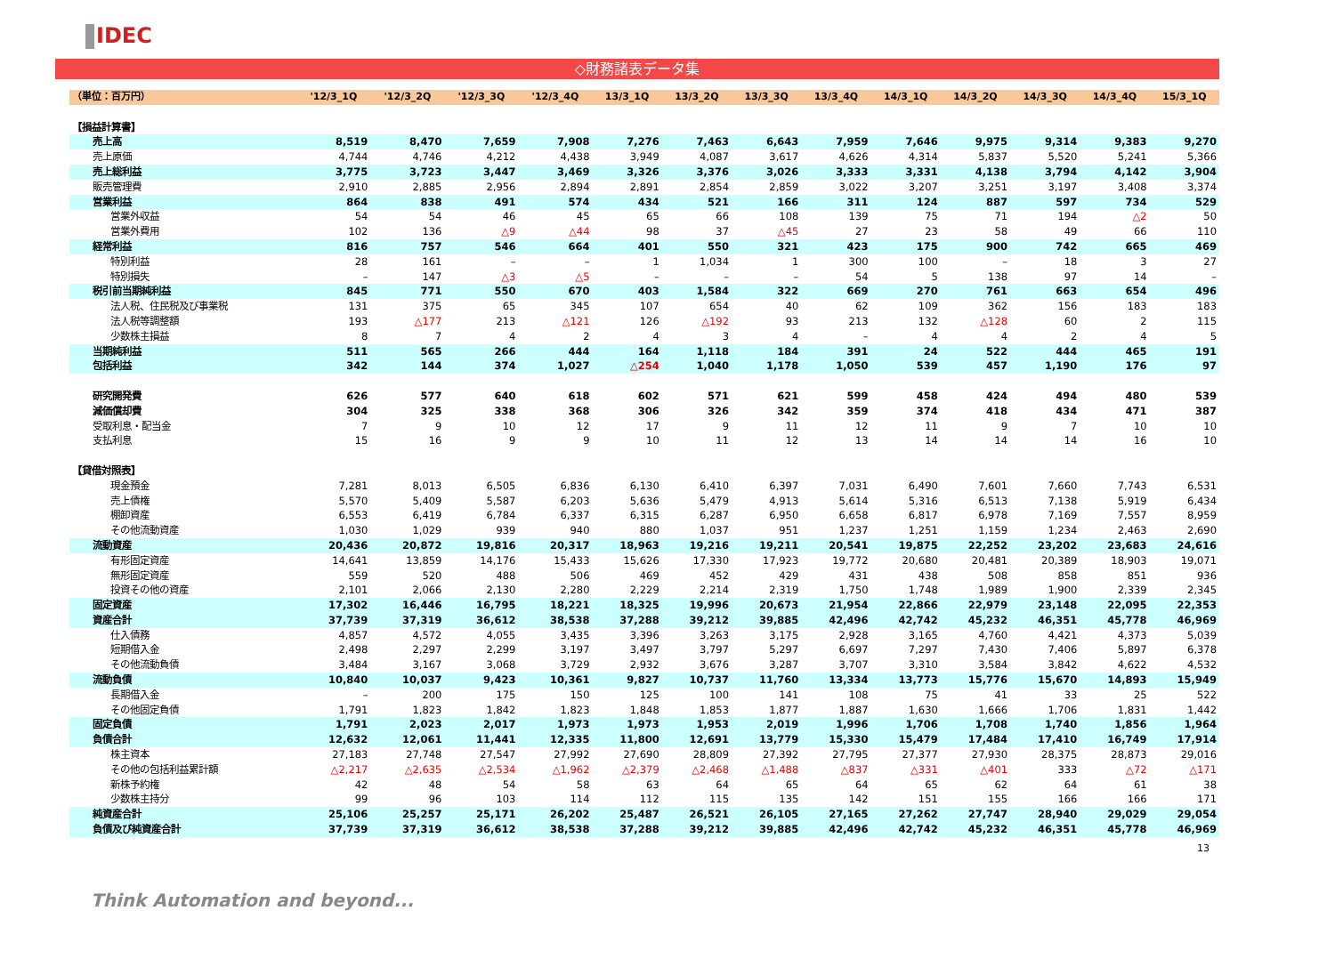IDEC
◇財務諸表データ集
| （単位：百万円） | '12/3_1Q | '12/3_2Q | '12/3_3Q | '12/3_4Q | 13/3_1Q | 13/3_2Q | 13/3_3Q | 13/3_4Q | 14/3_1Q | 14/3_2Q | 14/3_3Q | 14/3_4Q | 15/3_1Q |
| --- | --- | --- | --- | --- | --- | --- | --- | --- | --- | --- | --- | --- | --- |
| 【損益計算書】 | | | | | | | | | | | | | |
| 売上高 | 8,519 | 8,470 | 7,659 | 7,908 | 7,276 | 7,463 | 6,643 | 7,959 | 7,646 | 9,975 | 9,314 | 9,383 | 9,270 |
| 売上原価 | 4,744 | 4,746 | 4,212 | 4,438 | 3,949 | 4,087 | 3,617 | 4,626 | 4,314 | 5,837 | 5,520 | 5,241 | 5,366 |
| 売上総利益 | 3,775 | 3,723 | 3,447 | 3,469 | 3,326 | 3,376 | 3,026 | 3,333 | 3,331 | 4,138 | 3,794 | 4,142 | 3,904 |
| 販売管理費 | 2,910 | 2,885 | 2,956 | 2,894 | 2,891 | 2,854 | 2,859 | 3,022 | 3,207 | 3,251 | 3,197 | 3,408 | 3,374 |
| 営業利益 | 864 | 838 | 491 | 574 | 434 | 521 | 166 | 311 | 124 | 887 | 597 | 734 | 529 |
| 営業外収益 | 54 | 54 | 46 | 45 | 65 | 66 | 108 | 139 | 75 | 71 | 194 | △2 | 50 |
| 営業外費用 | 102 | 136 | △9 | △44 | 98 | 37 | △45 | 27 | 23 | 58 | 49 | 66 | 110 |
| 経常利益 | 816 | 757 | 546 | 664 | 401 | 550 | 321 | 423 | 175 | 900 | 742 | 665 | 469 |
| 特別利益 | 28 | 161 | – | – | 1 | 1,034 | 1 | 300 | 100 | – | 18 | 3 | 27 |
| 特別損失 | – | 147 | △3 | △5 | – | – | – | 54 | 5 | 138 | 97 | 14 | – |
| 税引前当期純利益 | 845 | 771 | 550 | 670 | 403 | 1,584 | 322 | 669 | 270 | 761 | 663 | 654 | 496 |
| 法人税、住民税及び事業税 | 131 | 375 | 65 | 345 | 107 | 654 | 40 | 62 | 109 | 362 | 156 | 183 | 183 |
| 法人税等調整額 | 193 | △177 | 213 | △121 | 126 | △192 | 93 | 213 | 132 | △128 | 60 | 2 | 115 |
| 少数株主損益 | 8 | 7 | 4 | 2 | 4 | 3 | 4 | – | 4 | 4 | 2 | 4 | 5 |
| 当期純利益 | 511 | 565 | 266 | 444 | 164 | 1,118 | 184 | 391 | 24 | 522 | 444 | 465 | 191 |
| 包括利益 | 342 | 144 | 374 | 1,027 | △254 | 1,040 | 1,178 | 1,050 | 539 | 457 | 1,190 | 176 | 97 |
| 研究開発費 | 626 | 577 | 640 | 618 | 602 | 571 | 621 | 599 | 458 | 424 | 494 | 480 | 539 |
| 減価償却費 | 304 | 325 | 338 | 368 | 306 | 326 | 342 | 359 | 374 | 418 | 434 | 471 | 387 |
| 受取利息・配当金 | 7 | 9 | 10 | 12 | 17 | 9 | 11 | 12 | 11 | 9 | 7 | 10 | 10 |
| 支払利息 | 15 | 16 | 9 | 9 | 10 | 11 | 12 | 13 | 14 | 14 | 14 | 16 | 10 |
| 【貸借対照表】 | | | | | | | | | | | | | |
| 現金預金 | 7,281 | 8,013 | 6,505 | 6,836 | 6,130 | 6,410 | 6,397 | 7,031 | 6,490 | 7,601 | 7,660 | 7,743 | 6,531 |
| 売上債権 | 5,570 | 5,409 | 5,587 | 6,203 | 5,636 | 5,479 | 4,913 | 5,614 | 5,316 | 6,513 | 7,138 | 5,919 | 6,434 |
| 棚卸資産 | 6,553 | 6,419 | 6,784 | 6,337 | 6,315 | 6,287 | 6,950 | 6,658 | 6,817 | 6,978 | 7,169 | 7,557 | 8,959 |
| その他流動資産 | 1,030 | 1,029 | 939 | 940 | 880 | 1,037 | 951 | 1,237 | 1,251 | 1,159 | 1,234 | 2,463 | 2,690 |
| 流動資産 | 20,436 | 20,872 | 19,816 | 20,317 | 18,963 | 19,216 | 19,211 | 20,541 | 19,875 | 22,252 | 23,202 | 23,683 | 24,616 |
| 有形固定資産 | 14,641 | 13,859 | 14,176 | 15,433 | 15,626 | 17,330 | 17,923 | 19,772 | 20,680 | 20,481 | 20,389 | 18,903 | 19,071 |
| 無形固定資産 | 559 | 520 | 488 | 506 | 469 | 452 | 429 | 431 | 438 | 508 | 858 | 851 | 936 |
| 投資その他の資産 | 2,101 | 2,066 | 2,130 | 2,280 | 2,229 | 2,214 | 2,319 | 1,750 | 1,748 | 1,989 | 1,900 | 2,339 | 2,345 |
| 固定資産 | 17,302 | 16,446 | 16,795 | 18,221 | 18,325 | 19,996 | 20,673 | 21,954 | 22,866 | 22,979 | 23,148 | 22,095 | 22,353 |
| 資産合計 | 37,739 | 37,319 | 36,612 | 38,538 | 37,288 | 39,212 | 39,885 | 42,496 | 42,742 | 45,232 | 46,351 | 45,778 | 46,969 |
| 仕入債務 | 4,857 | 4,572 | 4,055 | 3,435 | 3,396 | 3,263 | 3,175 | 2,928 | 3,165 | 4,760 | 4,421 | 4,373 | 5,039 |
| 短期借入金 | 2,498 | 2,297 | 2,299 | 3,197 | 3,497 | 3,797 | 5,297 | 6,697 | 7,297 | 7,430 | 7,406 | 5,897 | 6,378 |
| その他流動負債 | 3,484 | 3,167 | 3,068 | 3,729 | 2,932 | 3,676 | 3,287 | 3,707 | 3,310 | 3,584 | 3,842 | 4,622 | 4,532 |
| 流動負債 | 10,840 | 10,037 | 9,423 | 10,361 | 9,827 | 10,737 | 11,760 | 13,334 | 13,773 | 15,776 | 15,670 | 14,893 | 15,949 |
| 長期借入金 | – | 200 | 175 | 150 | 125 | 100 | 141 | 108 | 75 | 41 | 33 | 25 | 522 |
| その他固定負債 | 1,791 | 1,823 | 1,842 | 1,823 | 1,848 | 1,853 | 1,877 | 1,887 | 1,630 | 1,666 | 1,706 | 1,831 | 1,442 |
| 固定負債 | 1,791 | 2,023 | 2,017 | 1,973 | 1,973 | 1,953 | 2,019 | 1,996 | 1,706 | 1,708 | 1,740 | 1,856 | 1,964 |
| 負債合計 | 12,632 | 12,061 | 11,441 | 12,335 | 11,800 | 12,691 | 13,779 | 15,330 | 15,479 | 17,484 | 17,410 | 16,749 | 17,914 |
| 株主資本 | 27,183 | 27,748 | 27,547 | 27,992 | 27,690 | 28,809 | 27,392 | 27,795 | 27,377 | 27,930 | 28,375 | 28,873 | 29,016 |
| その他の包括利益累計額 | △2,217 | △2,635 | △2,534 | △1,962 | △2,379 | △2,468 | △1,488 | △837 | △331 | △401 | 333 | △72 | △171 |
| 新株予約権 | 42 | 48 | 54 | 58 | 63 | 64 | 65 | 64 | 65 | 62 | 64 | 61 | 38 |
| 少数株主持分 | 99 | 96 | 103 | 114 | 112 | 115 | 135 | 142 | 151 | 155 | 166 | 166 | 171 |
| 純資産合計 | 25,106 | 25,257 | 25,171 | 26,202 | 25,487 | 26,521 | 26,105 | 27,165 | 27,262 | 27,747 | 28,940 | 29,029 | 29,054 |
| 負債及び純資産合計 | 37,739 | 37,319 | 36,612 | 38,538 | 37,288 | 39,212 | 39,885 | 42,496 | 42,742 | 45,232 | 46,351 | 45,778 | 46,969 |
13
Think Automation and beyond...